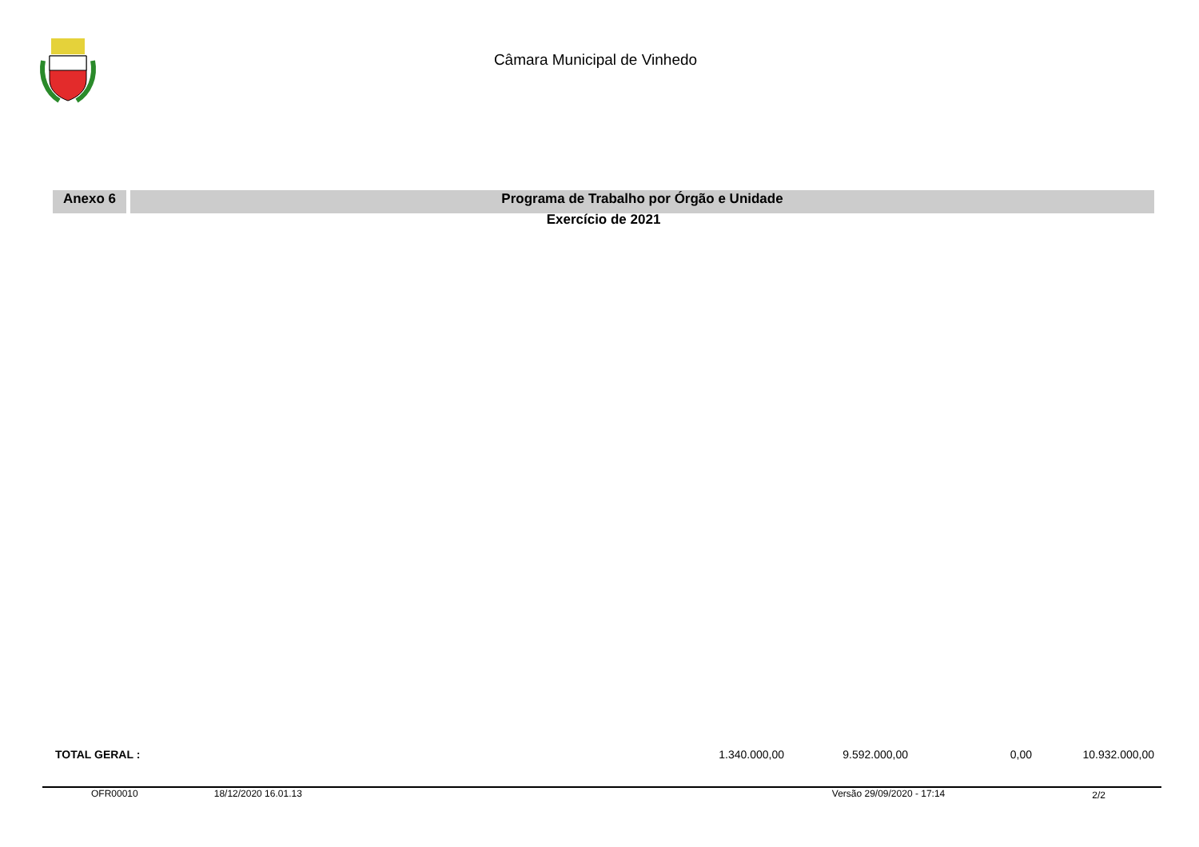Câmara Municipal de Vinhedo
Anexo 6 Programa de Trabalho por Órgão e Unidade
Exercício de 2021
| TOTAL GERAL : | 1.340.000,00 | 9.592.000,00 | 0,00 | 10.932.000,00 |
OFR00010 18/12/2020 16.01.13 Versão 29/09/2020 - 17:14 2/2